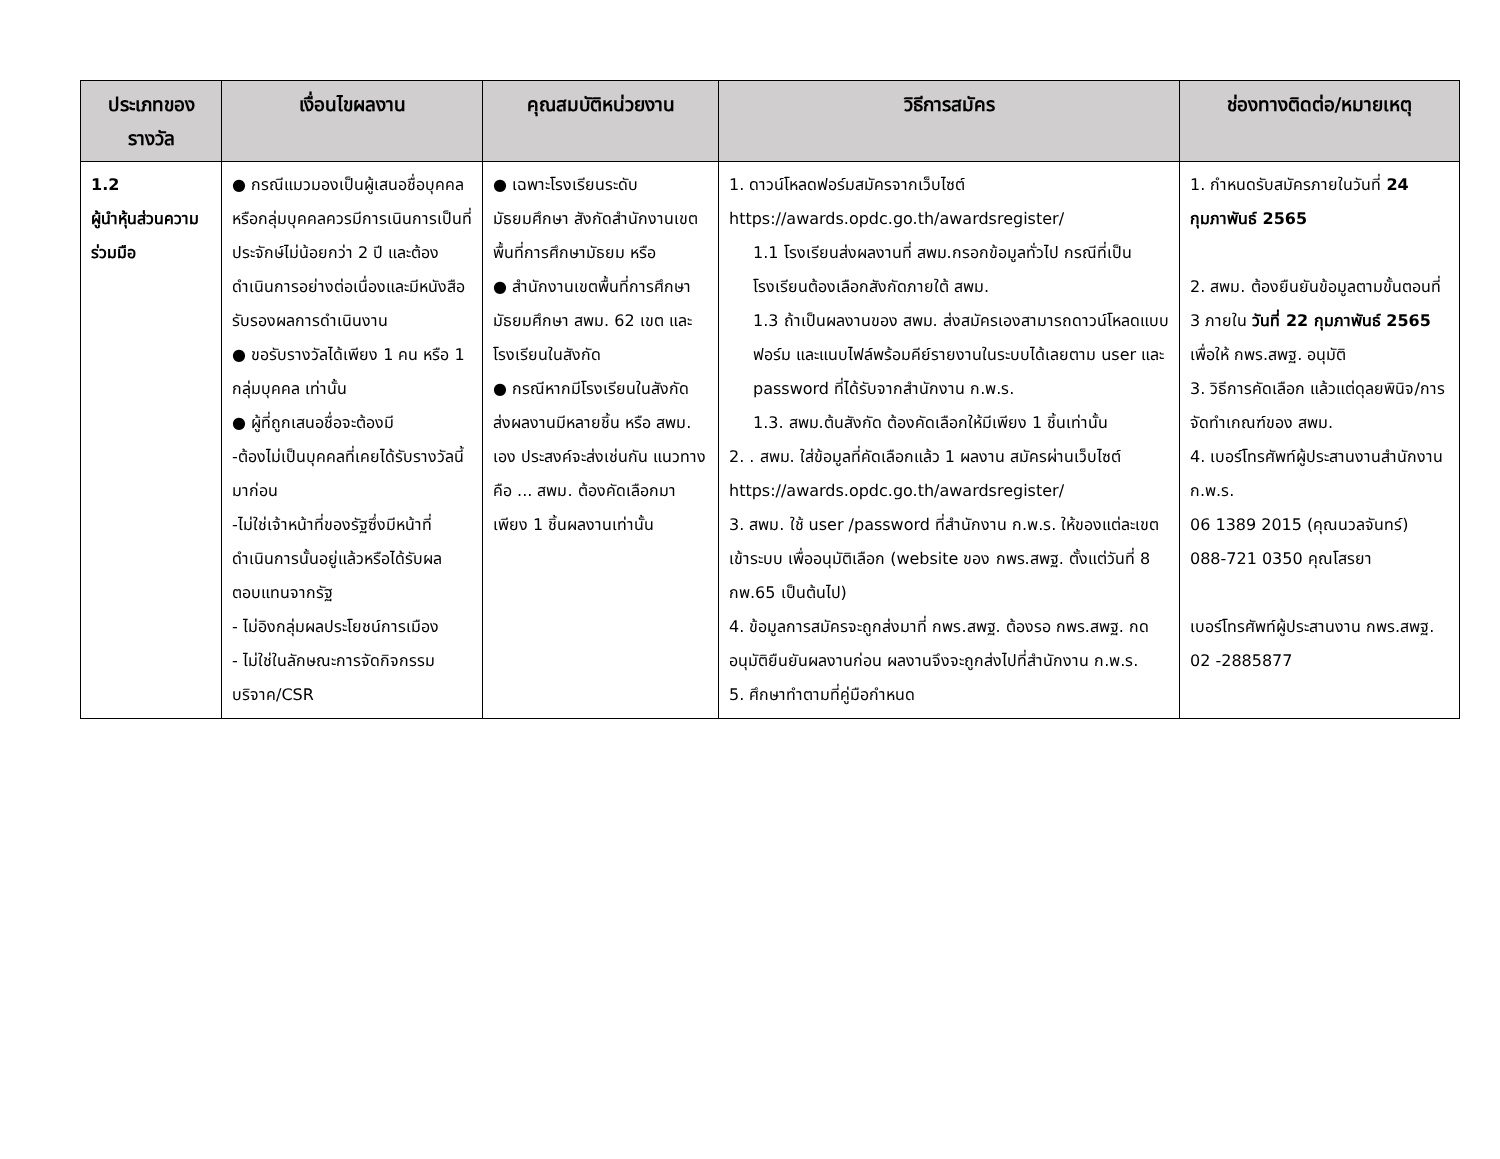| ประเภทของรางวัล | เงื่อนไขผลงาน | คุณสมบัติหน่วยงาน | วิธีการสมัคร | ช่องทางติดต่อ/หมายเหตุ |
| --- | --- | --- | --- | --- |
| 1.2 ผู้นำหุ้นส่วนความร่วมมือ | ● กรณีแมวมองเป็นผู้เสนอชื่อบุคคลหรือกลุ่มบุคคลควรมีการเนินการเป็นที่ประจักษ์ไม่น้อยกว่า 2 ปี และต้องดำเนินการอย่างต่อเนื่องและมีหนังสือรับรองผลการดำเนินงาน ● ขอรับรางวัลได้เพียง 1 คน หรือ 1 กลุ่มบุคคล เท่านั้น ● ผู้ที่ถูกเสนอชื่อจะต้องมี -ต้องไม่เป็นบุคคลที่เคยได้รับรางวัลนี้มาก่อน -ไม่ใช่เจ้าหน้าที่ของรัฐซึ่งมีหน้าที่ดำเนินการนั้นอยู่แล้วหรือได้รับผลตอบแทนจากรัฐ - ไม่อิงกลุ่มผลประโยชน์การเมือง - ไม่ใช่ในลักษณะการจัดกิจกรรมบริจาค/CSR | ● เฉพาะโรงเรียนระดับมัธยมศึกษา สังกัดสำนักงานเขตพื้นที่การศึกษามัธยม หรือ ● สำนักงานเขตพื้นที่การศึกษามัธยมศึกษา สพม. 62 เขต และโรงเรียนในสังกัด ● กรณีหากมีโรงเรียนในสังกัด ส่งผลงานมีหลายชิ้น หรือ สพม. เอง ประสงค์จะส่งเช่นกัน แนวทางคือ ... สพม. ต้องคัดเลือกมาเพียง 1 ชิ้นผลงานเท่านั้น | 1. ดาวน์โหลดฟอร์มสมัครจากเว็บไซต์ https://awards.opdc.go.th/awardsregister/ 1.1 โรงเรียนส่งผลงานที่ สพม.กรอกข้อมูลทั่วไป กรณีที่เป็นโรงเรียนต้องเลือกสังกัดภายใต้ สพม. 1.3 ถ้าเป็นผลงานของ สพม. ส่งสมัครเองสามารถดาวน์โหลดแบบฟอร์ม และแนบไฟล์พร้อมคีย์รายงานในระบบได้เลยตาม user และ password ที่ได้รับจากสำนักงาน ก.พ.ร. 1.3. สพม.ต้นสังกัด ต้องคัดเลือกให้มีเพียง 1 ชิ้นเท่านั้น 2. . สพม. ใส่ข้อมูลที่คัดเลือกแล้ว 1 ผลงาน สมัครผ่านเว็บไซต์ https://awards.opdc.go.th/awardsregister/ 3. สพม. ใช้ user /password ที่สำนักงาน ก.พ.ร. ให้ของแต่ละเขต เข้าระบบ เพื่ออนุมัติเลือก (website ของ กพร.สพฐ. ตั้งแต่วันที่ 8 กพ.65 เป็นต้นไป) 4. ข้อมูลการสมัครจะถูกส่งมาที่ กพร.สพฐ. ต้องรอ กพร.สพฐ. กดอนุมัติยืนยันผลงานก่อน ผลงานจึงจะถูกส่งไปที่สำนักงาน ก.พ.ร. 5. ศึกษาทำตามที่คู่มือกำหนด | 1. กำหนดรับสมัครภายในวันที่ 24 กุมภาพันธ์ 2565 2. สพม. ต้องยืนยันข้อมูลตามขั้นตอนที่ 3 ภายใน วันที่ 22 กุมภาพันธ์ 2565 เพื่อให้ กพร.สพฐ. อนุมัติ 3. วิธีการคัดเลือก แล้วแต่ดุลยพินิจ/การจัดทำเกณฑ์ของ สพม. 4. เบอร์โทรศัพท์ผู้ประสานงานสำนักงาน ก.พ.ร. 06 1389 2015 (คุณนวลจันทร์) 088-721 0350 คุณโสรยา เบอร์โทรศัพท์ผู้ประสานงาน กพร.สพฐ. 02 -2885877 |